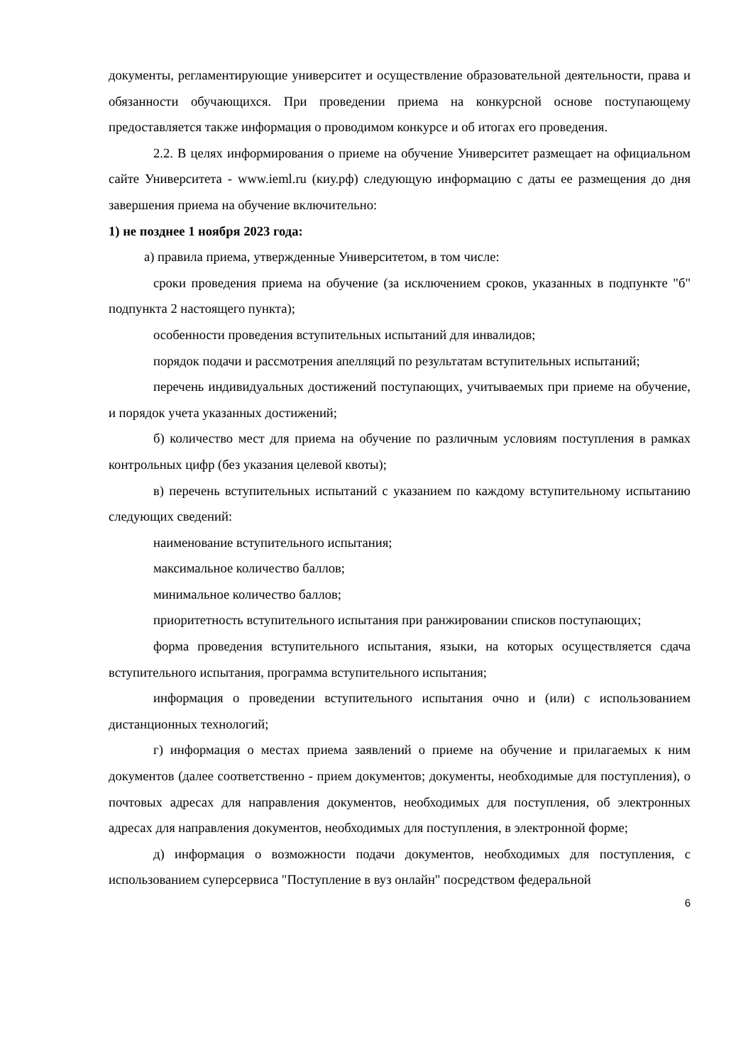документы, регламентирующие университет и осуществление образовательной деятельности, права и обязанности обучающихся. При проведении приема на конкурсной основе поступающему предоставляется также информация о проводимом конкурсе и об итогах его проведения.
2.2. В целях информирования о приеме на обучение Университет размещает на официальном сайте Университета - www.ieml.ru (киу.рф) следующую информацию с даты ее размещения до дня завершения приема на обучение включительно:
1) не позднее 1 ноября 2023 года:
а) правила приема, утвержденные Университетом, в том числе:
сроки проведения приема на обучение (за исключением сроков, указанных в подпункте "б" подпункта 2 настоящего пункта);
особенности проведения вступительных испытаний для инвалидов;
порядок подачи и рассмотрения апелляций по результатам вступительных испытаний;
перечень индивидуальных достижений поступающих, учитываемых при приеме на обучение, и порядок учета указанных достижений;
б) количество мест для приема на обучение по различным условиям поступления в рамках контрольных цифр (без указания целевой квоты);
в) перечень вступительных испытаний с указанием по каждому вступительному испытанию следующих сведений:
наименование вступительного испытания;
максимальное количество баллов;
минимальное количество баллов;
приоритетность вступительного испытания при ранжировании списков поступающих;
форма проведения вступительного испытания, языки, на которых осуществляется сдача вступительного испытания, программа вступительного испытания;
информация о проведении вступительного испытания очно и (или) с использованием дистанционных технологий;
г) информация о местах приема заявлений о приеме на обучение и прилагаемых к ним документов (далее соответственно - прием документов; документы, необходимые для поступления), о почтовых адресах для направления документов, необходимых для поступления, об электронных адресах для направления документов, необходимых для поступления, в электронной форме;
д) информация о возможности подачи документов, необходимых для поступления, с использованием суперсервиса "Поступление в вуз онлайн" посредством федеральной
6